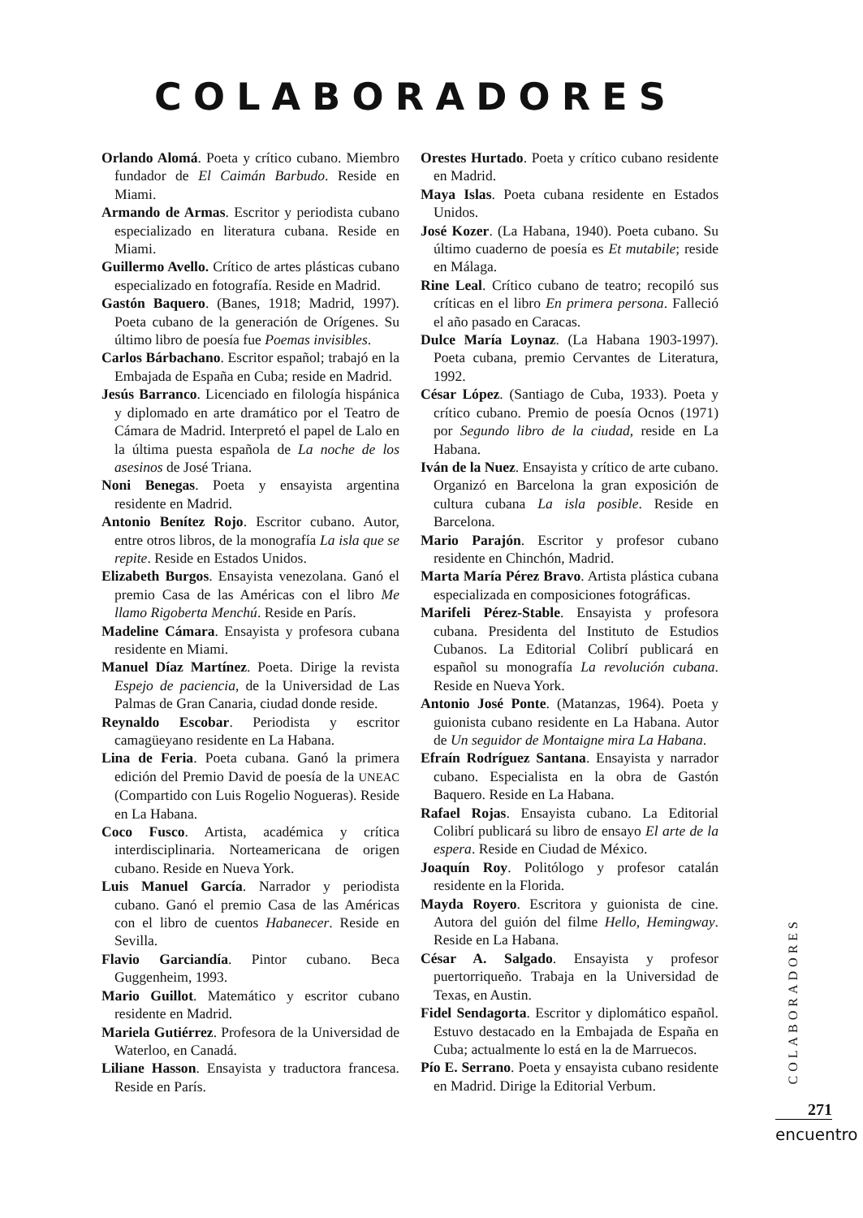COLABORADORES
Orlando Alomá. Poeta y crítico cubano. Miembro fundador de El Caimán Barbudo. Reside en Miami.
Armando de Armas. Escritor y periodista cubano especializado en literatura cubana. Reside en Miami.
Guillermo Avello. Crítico de artes plásticas cubano especializado en fotografía. Reside en Madrid.
Gastón Baquero. (Banes, 1918; Madrid, 1997). Poeta cubano de la generación de Orígenes. Su último libro de poesía fue Poemas invisibles.
Carlos Bárbachano. Escritor español; trabajó en la Embajada de España en Cuba; reside en Madrid.
Jesús Barranco. Licenciado en filología hispánica y diplomado en arte dramático por el Teatro de Cámara de Madrid. Interpretó el papel de Lalo en la última puesta española de La noche de los asesinos de José Triana.
Noni Benegas. Poeta y ensayista argentina residente en Madrid.
Antonio Benítez Rojo. Escritor cubano. Autor, entre otros libros, de la monografía La isla que se repite. Reside en Estados Unidos.
Elizabeth Burgos. Ensayista venezolana. Ganó el premio Casa de las Américas con el libro Me llamo Rigoberta Menchú. Reside en París.
Madeline Cámara. Ensayista y profesora cubana residente en Miami.
Manuel Díaz Martínez. Poeta. Dirige la revista Espejo de paciencia, de la Universidad de Las Palmas de Gran Canaria, ciudad donde reside.
Reynaldo Escobar. Periodista y escritor camagüeyano residente en La Habana.
Lina de Feria. Poeta cubana. Ganó la primera edición del Premio David de poesía de la UNEAC (Compartido con Luis Rogelio Nogueras). Reside en La Habana.
Coco Fusco. Artista, académica y crítica interdisciplinaria. Norteamericana de origen cubano. Reside en Nueva York.
Luis Manuel García. Narrador y periodista cubano. Ganó el premio Casa de las Américas con el libro de cuentos Habanecer. Reside en Sevilla.
Flavio Garciandía. Pintor cubano. Beca Guggenheim, 1993.
Mario Guillot. Matemático y escritor cubano residente en Madrid.
Mariela Gutiérrez. Profesora de la Universidad de Waterloo, en Canadá.
Liliane Hasson. Ensayista y traductora francesa. Reside en París.
Orestes Hurtado. Poeta y crítico cubano residente en Madrid.
Maya Islas. Poeta cubana residente en Estados Unidos.
José Kozer. (La Habana, 1940). Poeta cubano. Su último cuaderno de poesía es Et mutabile; reside en Málaga.
Rine Leal. Crítico cubano de teatro; recopiló sus críticas en el libro En primera persona. Falleció el año pasado en Caracas.
Dulce María Loynaz. (La Habana 1903-1997). Poeta cubana, premio Cervantes de Literatura, 1992.
César López. (Santiago de Cuba, 1933). Poeta y crítico cubano. Premio de poesía Ocnos (1971) por Segundo libro de la ciudad, reside en La Habana.
Iván de la Nuez. Ensayista y crítico de arte cubano. Organizó en Barcelona la gran exposición de cultura cubana La isla posible. Reside en Barcelona.
Mario Parajón. Escritor y profesor cubano residente en Chinchón, Madrid.
Marta María Pérez Bravo. Artista plástica cubana especializada en composiciones fotográficas.
Marifeli Pérez-Stable. Ensayista y profesora cubana. Presidenta del Instituto de Estudios Cubanos. La Editorial Colibrí publicará en español su monografía La revolución cubana. Reside en Nueva York.
Antonio José Ponte. (Matanzas, 1964). Poeta y guionista cubano residente en La Habana. Autor de Un seguidor de Montaigne mira La Habana.
Efraín Rodríguez Santana. Ensayista y narrador cubano. Especialista en la obra de Gastón Baquero. Reside en La Habana.
Rafael Rojas. Ensayista cubano. La Editorial Colibrí publicará su libro de ensayo El arte de la espera. Reside en Ciudad de México.
Joaquín Roy. Politólogo y profesor catalán residente en la Florida.
Mayda Royero. Escritora y guionista de cine. Autora del guión del filme Hello, Hemingway. Reside en La Habana.
César A. Salgado. Ensayista y profesor puertorriqueño. Trabaja en la Universidad de Texas, en Austin.
Fidel Sendagorta. Escritor y diplomático español. Estuvo destacado en la Embajada de España en Cuba; actualmente lo está en la de Marruecos.
Pío E. Serrano. Poeta y ensayista cubano residente en Madrid. Dirige la Editorial Verbum.
COLABORADORES
271
encuentro